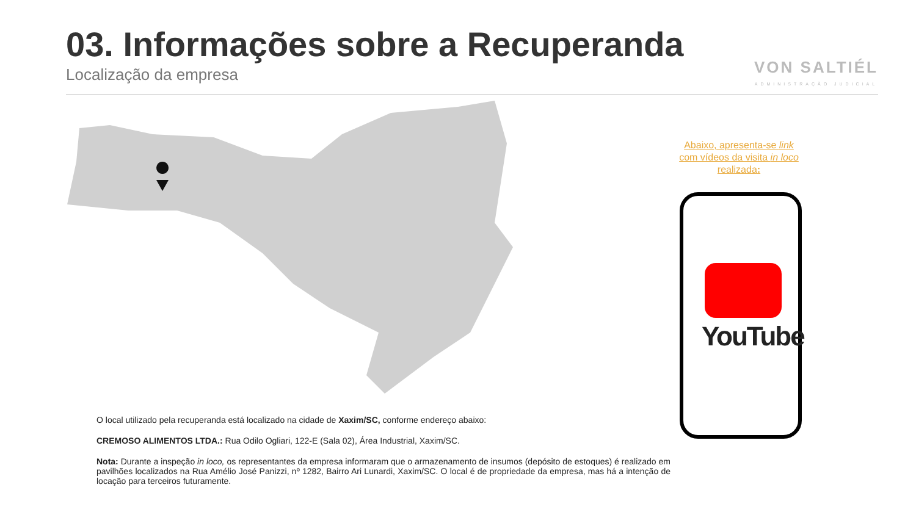03. Informações sobre a Recuperanda
Localização da empresa
VON SALTIÉL
ADMINISTRAÇÃO JUDICIAL
Abaixo, apresenta-se link com vídeos da visita in loco realizada:
YouTube
O local utilizado pela recuperanda está localizado na cidade de Xaxim/SC, conforme endereço abaixo:
CREMOSO ALIMENTOS LTDA.: Rua Odilo Ogliari, 122-E (Sala 02), Área Industrial, Xaxim/SC.
Nota: Durante a inspeção in loco, os representantes da empresa informaram que o armazenamento de insumos (depósito de estoques) é realizado em pavilhões localizados na Rua Amélio José Panizzi, nº 1282, Bairro Ari Lunardi, Xaxim/SC. O local é de propriedade da empresa, mas há a intenção de locação para terceiros futuramente.